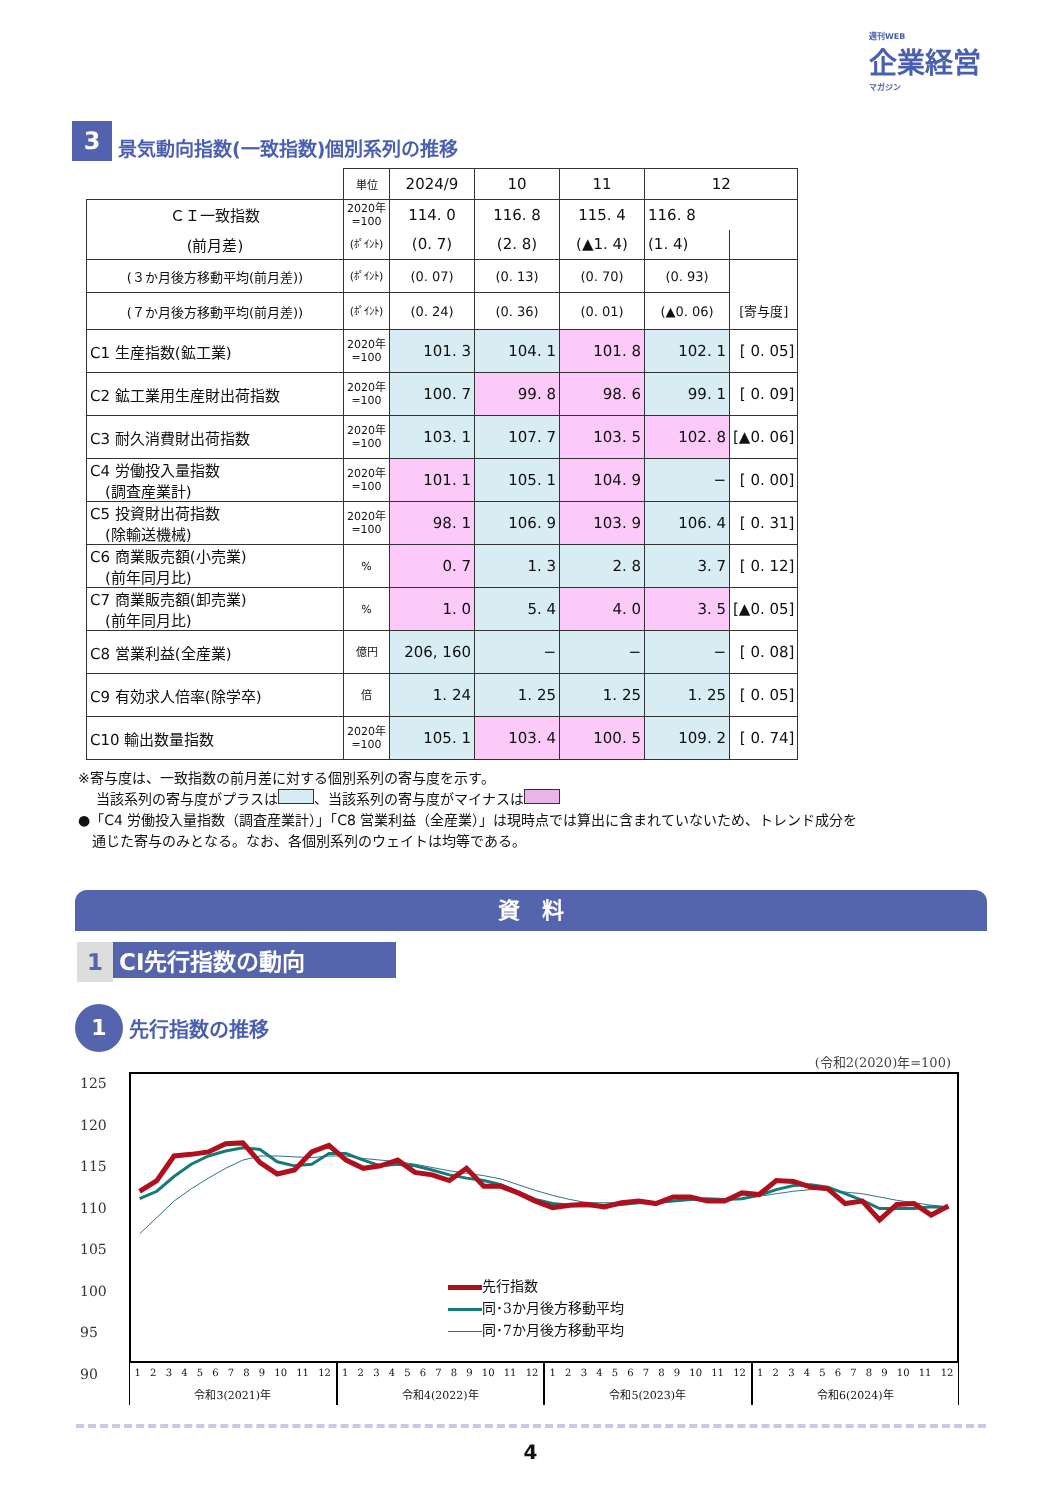週刊WEB
企業経営
マガジン
3 景気動向指数(一致指数)個別系列の推移
| | 単位 | 2024/9 | 10 | 11 | 12 | |
| --- | --- | --- | --- | --- | --- | --- |
| ＣＩ一致指数 | 2020年 =100 | 114. 0 | 116. 8 | 115. 4 | 116. 8 | |
| (前月差) | (ﾎﾟｲﾝﾄ) | (0. 7) | (2. 8) | (▲1. 4) | (1. 4) | |
| (３か月後方移動平均(前月差)) | (ﾎﾟｲﾝﾄ) | (0. 07) | (0. 13) | (0. 70) | (0. 93) | |
| (７か月後方移動平均(前月差)) | (ﾎﾟｲﾝﾄ) | (0. 24) | (0. 36) | (0. 01) | (▲0. 06) | [寄与度] |
| C1 生産指数(鉱工業) | 2020年 =100 | 101. 3 | 104. 1 | 101. 8 | 102. 1 | [ 0. 05] |
| C2 鉱工業用生産財出荷指数 | 2020年 =100 | 100. 7 | 99. 8 | 98. 6 | 99. 1 | [ 0. 09] |
| C3 耐久消費財出荷指数 | 2020年 =100 | 103. 1 | 107. 7 | 103. 5 | 102. 8 | [▲0. 06] |
| C4 労働投入量指数 (調査産業計) | 2020年 =100 | 101. 1 | 105. 1 | 104. 9 | − | [ 0. 00] |
| C5 投資財出荷指数 (除輸送機械) | 2020年 =100 | 98. 1 | 106. 9 | 103. 9 | 106. 4 | [ 0. 31] |
| C6 商業販売額(小売業) (前年同月比) | % | 0. 7 | 1. 3 | 2. 8 | 3. 7 | [ 0. 12] |
| C7 商業販売額(卸売業) (前年同月比) | % | 1. 0 | 5. 4 | 4. 0 | 3. 5 | [▲0. 05] |
| C8 営業利益(全産業) | 億円 | 206, 160 | − | − | − | [ 0. 08] |
| C9 有効求人倍率(除学卒) | 倍 | 1. 24 | 1. 25 | 1. 25 | 1. 25 | [ 0. 05] |
| C10 輸出数量指数 | 2020年 =100 | 105. 1 | 103. 4 | 100. 5 | 109. 2 | [ 0. 74] |
※寄与度は、一致指数の前月差に対する個別系列の寄与度を示す。
　 当該系列の寄与度がプラスは 、当該系列の寄与度がマイナスは
●「C4 労働投入量指数（調査産業計）」「C8 営業利益（全産業）」は現時点では算出に含まれていないため、トレンド成分を
　通じた寄与のみとなる。なお、各個別系列のウェイトは均等である。
資　料
1 CI先行指数の動向
1 先行指数の推移
(令和2(2020)年=100)
125
120
115
110
105
100
95
90
先行指数
同･3か月後方移動平均
同･7か月後方移動平均
1 2 3 4 5 6 7 8 9 10 11 12
令和3(2021)年
1 2 3 4 5 6 7 8 9 10 11 12
令和4(2022)年
1 2 3 4 5 6 7 8 9 10 11 12
令和5(2023)年
1 2 3 4 5 6 7 8 9 10 11 12
令和6(2024)年
4